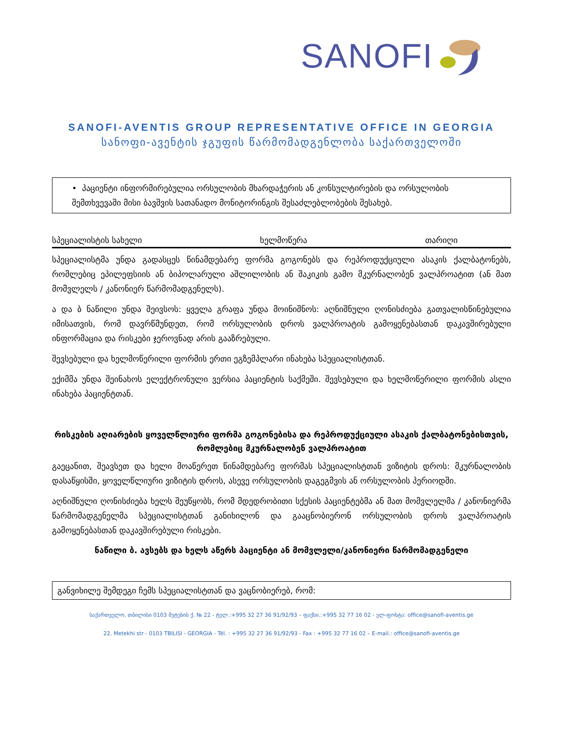SANOFI
SANOFI-AVENTIS GROUP REPRESENTATIVE OFFICE IN GEORGIA
სანოფი-ავენტის ჯგუფის წარმომადგენლობა საქართველოში
• პაციენტი ინფორმირებულია ორსულობის მხარდაჭერის ან კონსულტირების და ორსულობის შემთხვევაში მისი ბავშვის სათანადო მონიტორინგის შესაძლებლობების შესახებ.
სპეციალისტის სახელი ხელმოწერა თარიღი
სპეციალისტმა უნდა გადასცეს წინამდებარე ფორმა გოგონებს და რეპროდუქციული ასაკის ქალბატონებს, რომლებიც ეპილეფსიის ან ბიპოლარული აშლილობის ან შაკიკის გამო მკურნალობენ ვალპროატით (ან მათ მომვლელს / კანონიერ წარმომადგენელს).
ა და ბ ნაწილი უნდა შეივსოს: ყველა გრაფა უნდა მოინიშნოს: აღნიშნული ღონისძიება გათვალისწინებულია იმისათვის, რომ დავრწმუნდეთ, რომ ორსულობის დროს ვალპროატის გამოყენებასთან დაკავშირებული ინფორმაცია და რისკები ჯეროვნად არის გააზრებული.
შევსებული და ხელმოწერილი ფორმის ერთი ეგზემპლარი ინახება სპეციალისტთან.
ექიმმა უნდა შეინახოს ელექტრონული ვერსია პაციენტის საქმეში. შევსებული და ხელმოწერილი ფორმის ასლი ინახება პაციენტთან.
რისკების აღიარების ყოველწლიური ფორმა გოგონებისა და რეპროდუქციული ასაკის ქალბატონებისთვის, რომლებიც მკურნალობენ ვალპროატით
გაეცანით, შეავსეთ და ხელი მოაწერეთ წინამდებარე ფორმას სპეციალისტთან ვიზიტის დროს: მკურნალობის დასაწყისში, ყოველწლიური ვიზიტის დროს, ასევე ორსულობის დაგეგმვის ან ორსულობის პერიოდში.
აღნიშნული ღონისძიება ხელს შეუწყობს, რომ მდედრობითი სქესის პაციენტებმა ან მათ მომვლელმა / კანონიერმა წარმომადგენელმა სპეციალისტთან განიხილონ და გააცნობიერონ ორსულობის დროს ვალპროატის გამოყენებასთან დაკავშირებული რისკები.
ნაწილი ბ. ავსებს და ხელს აწერს პაციენტი ან მომვლელი/კანონიერი წარმომადგენელი
განვიხილე შემდეგი ჩემს სპეციალისტთან და ვაცნობიერებ, რომ:
საქართველო, თბილისი 0103 მეტეხის ქ. № 22 - ტელ.:+995 32 27 36 91/92/93 – ფაქსი.:+995 32 77 16 02 - ელ-ფოსტა: office@sanofi-aventis.ge
22, Metekhi str - 0103 TBILISI - GEORGIA - Tél. : +995 32 27 36 91/92/93 - Fax : +995 32 77 16 02 – E-mail.: office@sanofi-aventis.ge